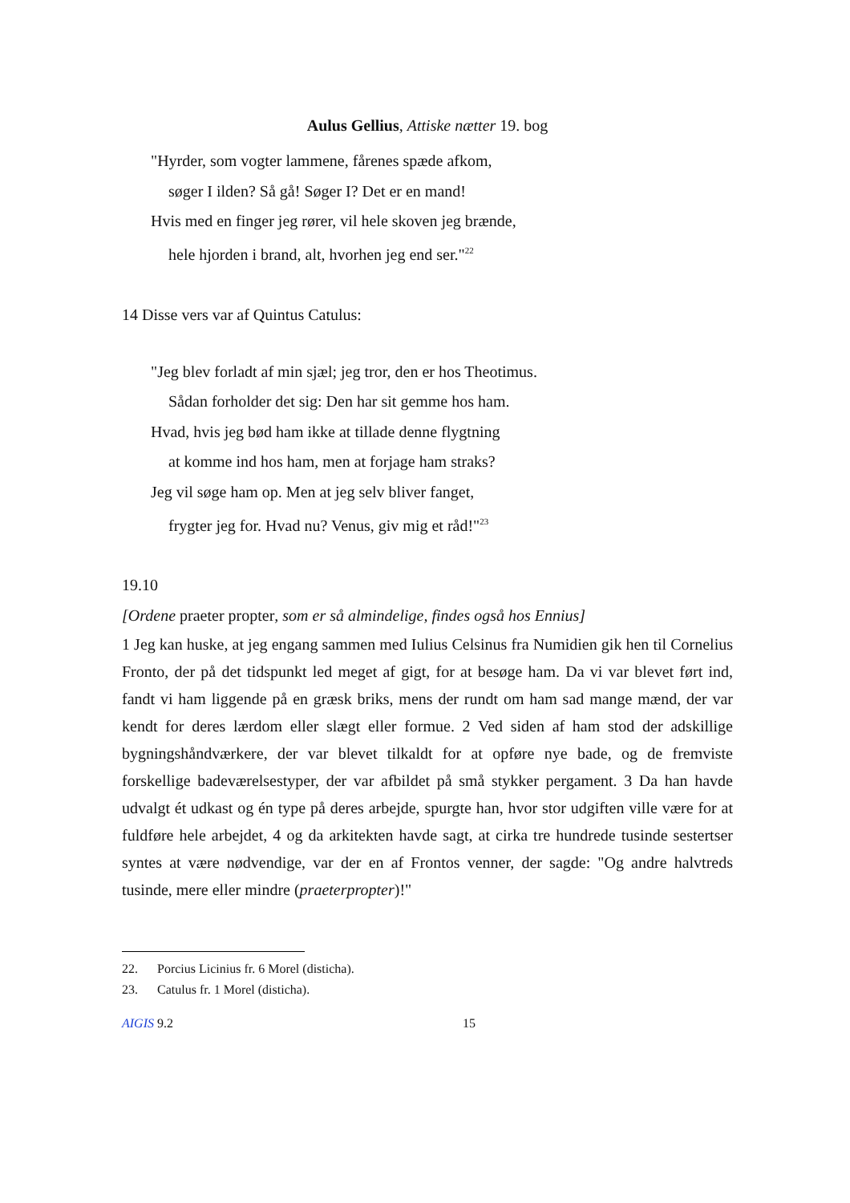Aulus Gellius, Attiske nætter 19. bog
"Hyrder, som vogter lammene, fårenes spæde afkom,
søger I ilden? Så gå! Søger I? Det er en mand!
Hvis med en finger jeg rører, vil hele skoven jeg brænde,
hele hjorden i brand, alt, hvorhen jeg end ser."<sup>22</sup>
14 Disse vers var af Quintus Catulus:
"Jeg blev forladt af min sjæl; jeg tror, den er hos Theotimus.
Sådan forholder det sig: Den har sit gemme hos ham.
Hvad, hvis jeg bød ham ikke at tillade denne flygtning
at komme ind hos ham, men at forjage ham straks?
Jeg vil søge ham op. Men at jeg selv bliver fanget,
frygter jeg for. Hvad nu? Venus, giv mig et råd!"<sup>23</sup>
19.10
[Ordene praeter propter, som er så almindelige, findes også hos Ennius]
1 Jeg kan huske, at jeg engang sammen med Iulius Celsinus fra Numidien gik hen til Cornelius Fronto, der på det tidspunkt led meget af gigt, for at besøge ham. Da vi var blevet ført ind, fandt vi ham liggende på en græsk briks, mens der rundt om ham sad mange mænd, der var kendt for deres lærdom eller slægt eller formue. 2 Ved siden af ham stod der adskillige bygningshåndværkere, der var blevet tilkaldt for at opføre nye bade, og de fremviste forskellige badeværelsestyper, der var afbildet på små stykker pergament. 3 Da han havde udvalgt ét udkast og én type på deres arbejde, spurgte han, hvor stor udgiften ville være for at fuldføre hele arbejdet, 4 og da arkitekten havde sagt, at cirka tre hundrede tusinde sestertser syntes at være nødvendige, var der en af Frontos venner, der sagde: "Og andre halvtreds tusinde, mere eller mindre (praeterpropter)!"
22. Porcius Licinius fr. 6 Morel (disticha).
23. Catulus fr. 1 Morel (disticha).
AIGIS 9.2 15